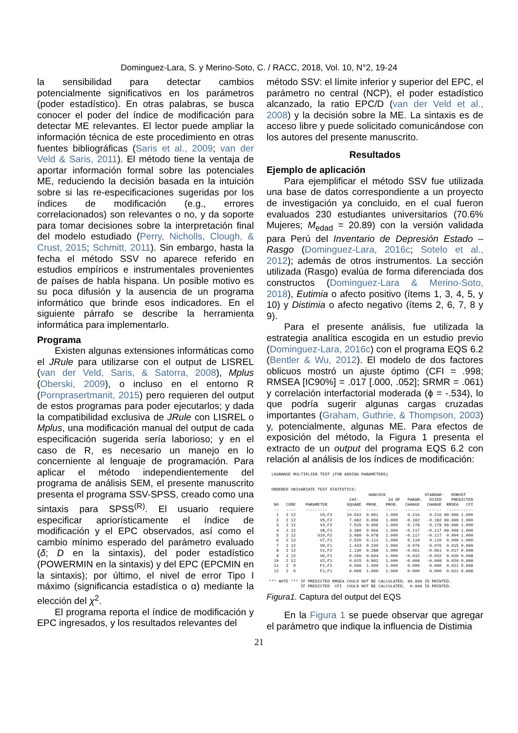Dominguez-Lara, S. y Merino-Soto, C. / RACC, 2018, Vol. 10, N°2, 19-24
la sensibilidad para detectar cambios potencialmente significativos en los parámetros (poder estadístico). En otras palabras, se busca conocer el poder del índice de modificación para detectar ME relevantes. El lector puede ampliar la información técnica de este procedimiento en otras fuentes bibliográficas (Saris et al., 2009; van der Veld & Saris, 2011). El método tiene la ventaja de aportar información formal sobre las potenciales ME, reduciendo la decisión basada en la intuición sobre si las re-especificaciones sugeridas por los índices de modificación (e.g., errores correlacionados) son relevantes o no, y da soporte para tomar decisiones sobre la interpretación final del modelo estudiado (Perry, Nicholls, Clough, & Crust, 2015; Schmitt, 2011). Sin embargo, hasta la fecha el método SSV no aparece referido en estudios empíricos e instrumentales provenientes de países de habla hispana. Un posible motivo es su poca difusión y la ausencia de un programa informático que brinde esos indicadores. En el siguiente párrafo se describe la herramienta informática para implementarlo.
Programa
Existen algunas extensiones informáticas como el JRule para utilizarse con el output de LISREL (van der Veld, Saris, & Satorra, 2008), Mplus (Oberski, 2009), o incluso en el entorno R (Pornprasertmanit, 2015) pero requieren del output de estos programas para poder ejecutarlos; y dada la compatibilidad exclusiva de JRule con LISREL o Mplus, una modificación manual del output de cada especificación sugerida sería laborioso; y en el caso de R, es necesario un manejo en lo concerniente al lenguaje de programación. Para aplicar el método independientemente del programa de análisis SEM, el presente manuscrito presenta el programa SSV-SPSS, creado como una sintaxis para SPSS<sup>(R)</sup>. El usuario requiere especificar apriorísticamente el índice de modificación y el EPC observados, así como el cambio mínimo esperado del parámetro evaluado (δ; D en la sintaxis), del poder estadístico (POWERMIN en la sintaxis) y del EPC (EPCMIN en la sintaxis); por último, el nivel de error Tipo I máximo (significancia estadística o α) mediante la elección del χ<sup>2</sup>.
El programa reporta el índice de modificación y EPC ingresados, y los resultados relevantes del
método SSV: el límite inferior y superior del EPC, el parámetro no central (NCP), el poder estadístico alcanzado, la ratio EPC/D (van der Veld et al., 2008) y la decisión sobre la ME. La sintaxis es de acceso libre y puede solicitado comunicándose con los autores del presente manuscrito.
Resultados
Ejemplo de aplicación
Para ejemplificar el método SSV fue utilizada una base de datos correspondiente a un proyecto de investigación ya concluido, en el cual fueron evaluados 230 estudiantes universitarios (70.6% Mujeres; M<sub>edad</sub> = 20.89) con la versión validada para Perú del Inventario de Depresión Estado – Rasgo (Dominguez-Lara, 2016c; Sotelo et al., 2012); además de otros instrumentos. La sección utilizada (Rasgo) evalúa de forma diferenciada dos constructos (Dominguez-Lara & Merino-Soto, 2018), Eutimia o afecto positivo (ítems 1, 3, 4, 5, y 10) y Distimia o afecto negativo (ítems 2, 6, 7, 8 y 9).
Para el presente análisis, fue utilizada la estrategia analítica escogida en un estudio previo (Dominguez-Lara, 2016c) con el programa EQS 6.2 (Bentler & Wu, 2012). El modelo de dos factores oblicuos mostró un ajuste óptimo (CFI = .998; RMSEA [IC90%] = .017 [.000, .052]; SRMR = .061) y correlación interfactorial moderada (ϕ = -.534), lo que podría sugerir algunas cargas cruzadas importantes (Graham, Guthrie, & Thompson, 2003) y, potencialmente, algunas ME. Para efectos de exposición del método, la Figura 1 presenta el extracto de un output del programa EQS 6.2 con relación al análisis de los índices de modificación:
  LAGRANGE MULTIPLIER TEST (FOR ADDING PARAMETERS)


  ORDERED UNIVARIATE TEST STATISTICS:
                                          HANCOCK                STANDAR-   ROBUST
                                  CHI-            34 DF   PARAM.   DIZED    PREDICTED
   NO   CODE    PARAMETER        SQUARE  PROB.   PROB.   CHANGE   CHANGE  RMSEA   CFI
   --   ----    ---------        ------  -----   -----   ------   ------  -----------
    1   2 12          V3,F2      10.542  0.001   1.000    0.216    0.216 99.999 1.000
    2   2 12          V5,F2       7.682  0.006   1.000   -0.182   -0.182 99.999 1.000
    3   2 12          V4,F2       7.529  0.006   1.000    0.178    0.178 99.999 1.000
    4   2 12          V8,F1       3.380  0.066   1.000   -0.117   -0.117 99.999 1.000
    5   2 12         V10,F2       3.099  0.078   1.000   -0.117   -0.117  0.004 1.000
    6   2 12          V7,F1       2.520  0.112   1.000    0.110    0.110  0.009 1.000
    7   2 12          V9,F1       1.443  0.230   1.000    0.076    0.076  0.015 0.999
    8   2 12          V1,F2       1.130  0.288   1.000   -0.061   -0.061  0.017 0.998
    9   2 12          V6,F1       0.269  0.604   1.000   -0.032   -0.032  0.020 0.998
   10   2 12          V2,F1       0.015  0.902   1.000   -0.008   -0.008  0.020 0.998
   11   2  0          F2,F2       0.000  1.000   1.000    0.000    0.000  0.021 0.998
   12   2  0          F1,F1       0.000  1.000   1.000    0.000    0.000  0.021 0.998

 *** NOTE *** IF PREDICTED RMSEA COULD NOT BE CALCULATED, 99.999 IS PRINTED.
              IF PREDICTED  CFI  COULD NOT BE CALCULATED,  9.999 IS PRINTED.
Figura1. Captura del output del EQS
En la Figura 1 se puede observar que agregar el parámetro que indique la influencia de Distimia
21